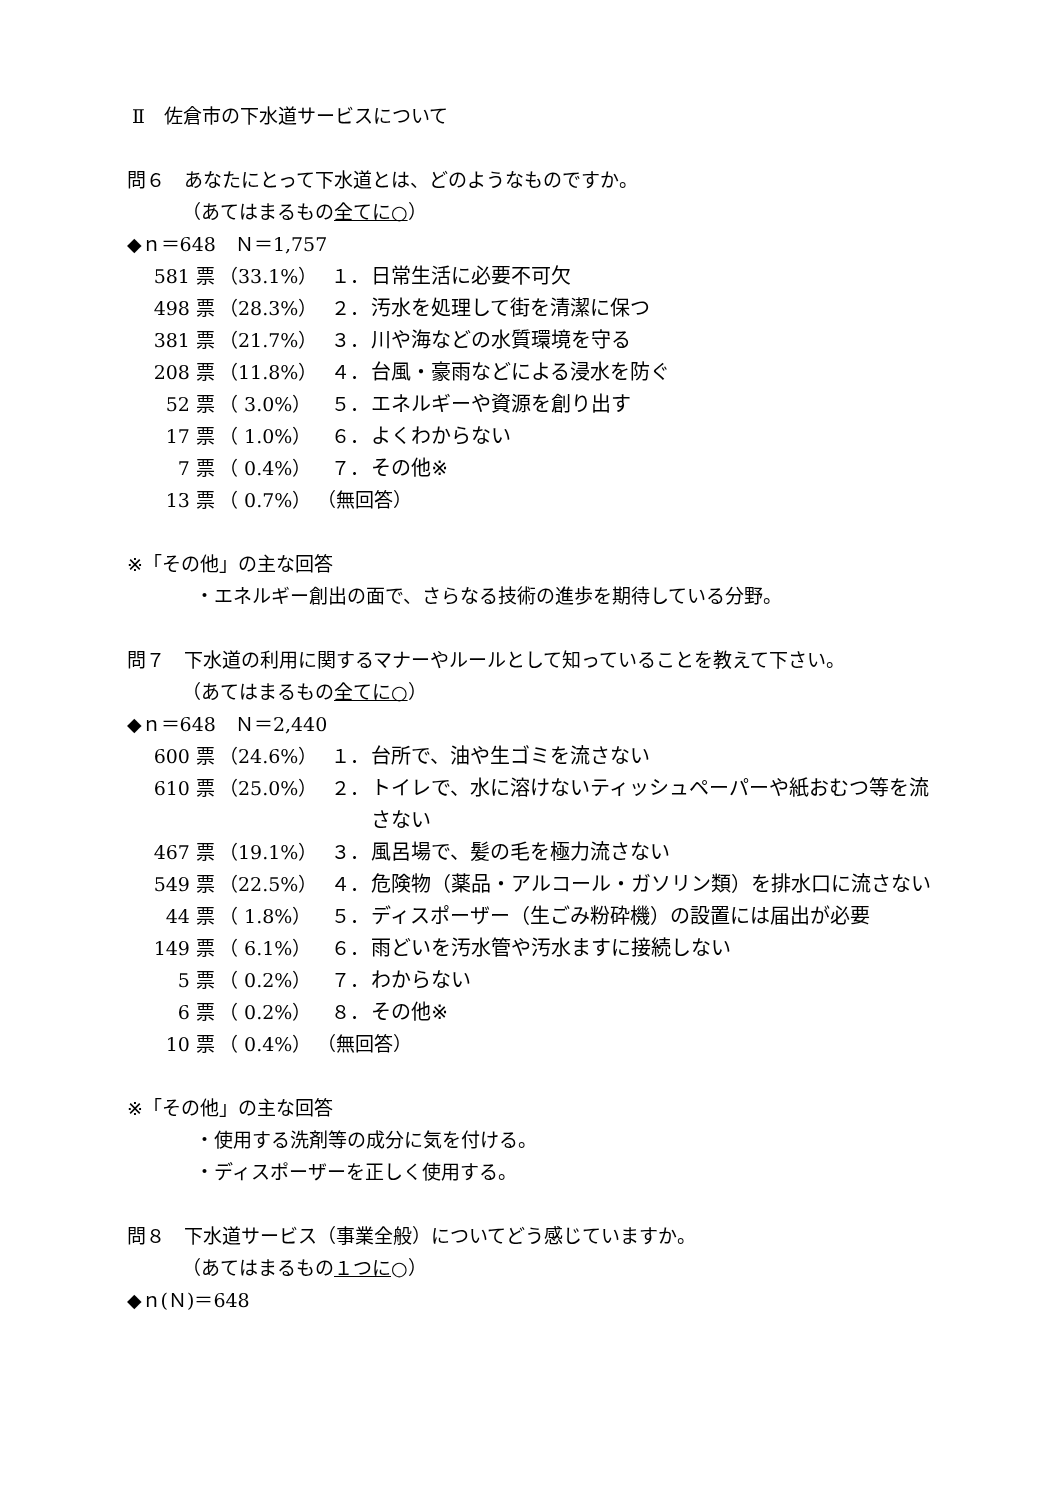Ⅱ　佐倉市の下水道サービスについて
問６　あなたにとって下水道とは、どのようなものですか。
（あてはまるもの全てに○）
◆ｎ＝648　Ｎ＝1,757
| 581 票 | （33.1%） | １． | 日常生活に必要不可欠 |
| 498 票 | （28.3%） | ２． | 汚水を処理して街を清潔に保つ |
| 381 票 | （21.7%） | ３． | 川や海などの水質環境を守る |
| 208 票 | （11.8%） | ４． | 台風・豪雨などによる浸水を防ぐ |
| 52 票 | （ 3.0%） | ５． | エネルギーや資源を創り出す |
| 17 票 | （ 1.0%） | ６． | よくわからない |
| 7 票 | （ 0.4%） | ７． | その他※ |
| 13 票 | （ 0.7%） | （無回答） | |
※「その他」の主な回答
・エネルギー創出の面で、さらなる技術の進歩を期待している分野。
問７　下水道の利用に関するマナーやルールとして知っていることを教えて下さい。
（あてはまるもの全てに○）
◆ｎ＝648　Ｎ＝2,440
| 600 票 | （24.6%） | １． | 台所で、油や生ゴミを流さない |
| 610 票 | （25.0%） | ２． | トイレで、水に溶けないティッシュペーパーや紙おむつ等を流さない |
| 467 票 | （19.1%） | ３． | 風呂場で、髪の毛を極力流さない |
| 549 票 | （22.5%） | ４． | 危険物（薬品・アルコール・ガソリン類）を排水口に流さない |
| 44 票 | （ 1.8%） | ５． | ディスポーザー（生ごみ粉砕機）の設置には届出が必要 |
| 149 票 | （ 6.1%） | ６． | 雨どいを汚水管や汚水ますに接続しない |
| 5 票 | （ 0.2%） | ７． | わからない |
| 6 票 | （ 0.2%） | ８． | その他※ |
| 10 票 | （ 0.4%） | （無回答） | |
※「その他」の主な回答
・使用する洗剤等の成分に気を付ける。
・ディスポーザーを正しく使用する。
問８　下水道サービス（事業全般）についてどう感じていますか。
（あてはまるもの１つに○）
◆ｎ(Ｎ)＝648